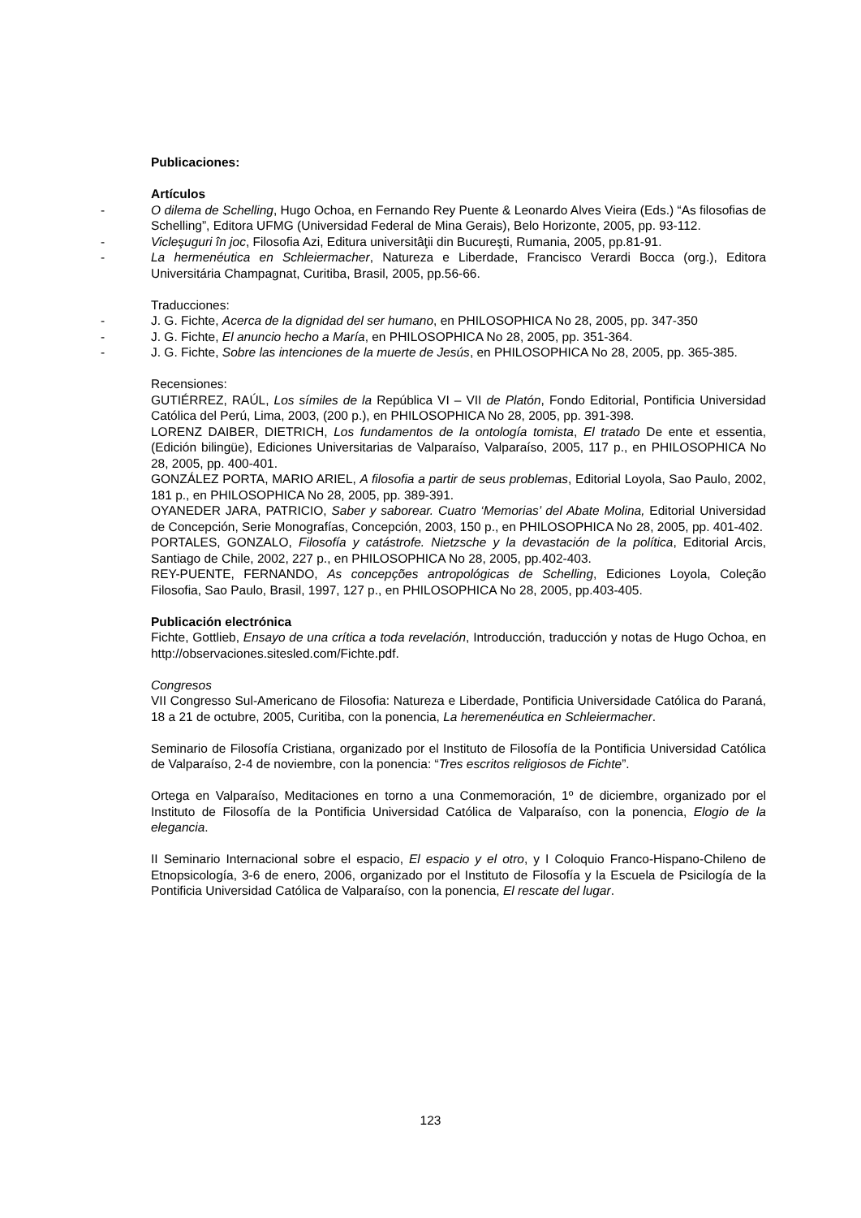Publicaciones:
Artículos
- O dilema de Schelling, Hugo Ochoa, en Fernando Rey Puente & Leonardo Alves Vieira (Eds.) “As filosofias de Schelling”, Editora UFMG (Universidad Federal de Mina Gerais), Belo Horizonte, 2005, pp. 93-112.
- Vicleşuguri în joc, Filosofia Azi, Editura universitâţii din Bucureşti, Rumania, 2005, pp.81-91.
- La hermenéutica en Schleiermacher, Natureza e Liberdade, Francisco Verardi Bocca (org.), Editora Universitária Champagnat, Curitiba, Brasil, 2005, pp.56-66.
Traducciones:
- J. G. Fichte, Acerca de la dignidad del ser humano, en PHILOSOPHICA No 28, 2005, pp. 347-350
- J. G. Fichte, El anuncio hecho a María, en PHILOSOPHICA No 28, 2005, pp. 351-364.
- J. G. Fichte, Sobre las intenciones de la muerte de Jesús, en PHILOSOPHICA No 28, 2005, pp. 365-385.
Recensiones:
GUTIÉRREZ, RAÚL, Los símiles de la República VI – VII de Platón, Fondo Editorial, Pontificia Universidad Católica del Perú, Lima, 2003, (200 p.), en PHILOSOPHICA No 28, 2005, pp. 391-398.
LORENZ DAIBER, DIETRICH, Los fundamentos de la ontología tomista, El tratado De ente et essentia, (Edición bilingüe), Ediciones Universitarias de Valparaíso, Valparaíso, 2005, 117 p., en PHILOSOPHICA No 28, 2005, pp. 400-401.
GONZÁLEZ PORTA, MARIO ARIEL, A filosofia a partir de seus problemas, Editorial Loyola, Sao Paulo, 2002, 181 p., en PHILOSOPHICA No 28, 2005, pp. 389-391.
OYANEDER JARA, PATRICIO, Saber y saborear. Cuatro ‘Memorias’ del Abate Molina, Editorial Universidad de Concepción, Serie Monografías, Concepción, 2003, 150 p., en PHILOSOPHICA No 28, 2005, pp. 401-402.
PORTALES, GONZALO, Filosofía y catástrofe. Nietzsche y la devastación de la política, Editorial Arcis, Santiago de Chile, 2002, 227 p., en PHILOSOPHICA No 28, 2005, pp.402-403.
REY-PUENTE, FERNANDO, As concepções antropológicas de Schelling, Ediciones Loyola, Coleção Filosofia, Sao Paulo, Brasil, 1997, 127 p., en PHILOSOPHICA No 28, 2005, pp.403-405.
Publicación electrónica
Fichte, Gottlieb, Ensayo de una crítica a toda revelación, Introducción, traducción y notas de Hugo Ochoa, en http://observaciones.sitesled.com/Fichte.pdf.
Congresos
VII Congresso Sul-Americano de Filosofia: Natureza e Liberdade, Pontificia Universidade Católica do Paraná, 18 a 21 de octubre, 2005, Curitiba, con la ponencia, La heremenéutica en Schleiermacher.
Seminario de Filosofía Cristiana, organizado por el Instituto de Filosofía de la Pontificia Universidad Católica de Valparaíso, 2-4 de noviembre, con la ponencia: “Tres escritos religiosos de Fichte”.
Ortega en Valparaíso, Meditaciones en torno a una Conmemoración, 1º de diciembre, organizado por el Instituto de Filosofía de la Pontificia Universidad Católica de Valparaíso, con la ponencia, Elogio de la elegancia.
II Seminario Internacional sobre el espacio, El espacio y el otro, y I Coloquio Franco-Hispano-Chileno de Etnopsicología, 3-6 de enero, 2006, organizado por el Instituto de Filosofía y la Escuela de Psicilogía de la Pontificia Universidad Católica de Valparaíso, con la ponencia, El rescate del lugar.
123